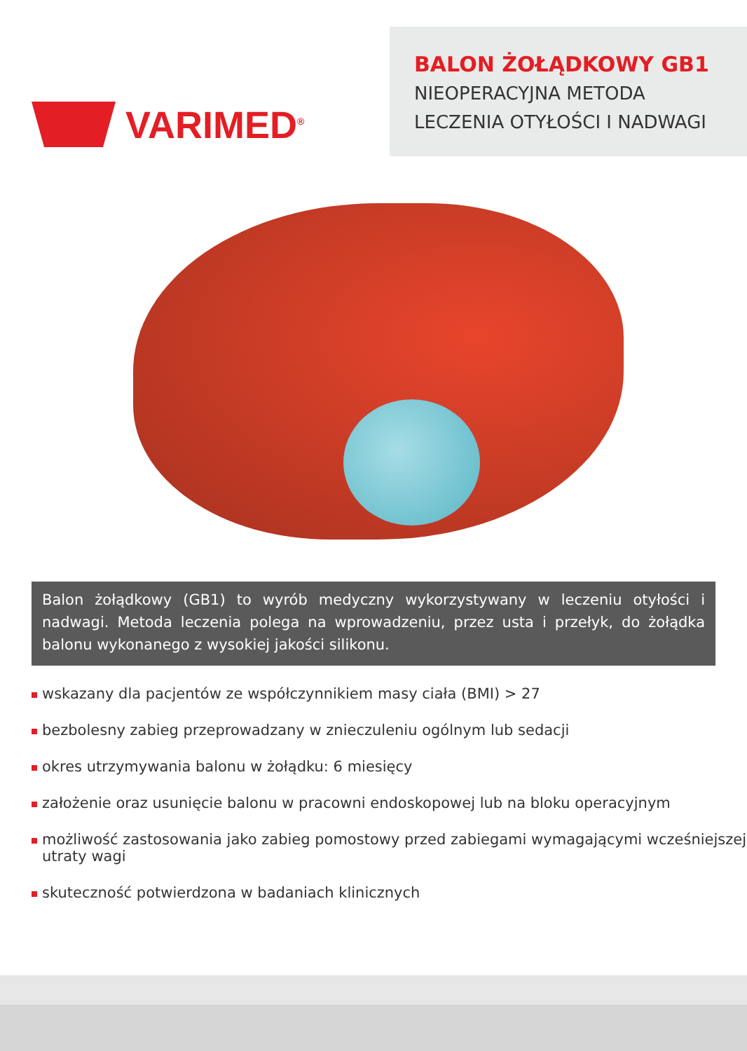VARIMED<sup>®</sup>
BALON ŻOŁĄDKOWY GB1
NIEOPERACYJNA METODA
LECZENIA OTYŁOŚCI I NADWAGI
Balon żołądkowy (GB1) to wyrób medyczny wykorzystywany w leczeniu otyłości i nadwagi. Metoda leczenia polega na wprowadzeniu, przez usta i przełyk, do żołądka balonu wykonanego z wysokiej jakości silikonu.
wskazany dla pacjentów ze współczynnikiem masy ciała (BMI) > 27
bezbolesny zabieg przeprowadzany w znieczuleniu ogólnym lub sedacji
okres utrzymywania balonu w żołądku: 6 miesięcy
założenie oraz usunięcie balonu w pracowni endoskopowej lub na bloku operacyjnym
możliwość zastosowania jako zabieg pomostowy przed zabiegami wymagającymi wcześniejszej utraty wagi
skuteczność potwierdzona w badaniach klinicznych